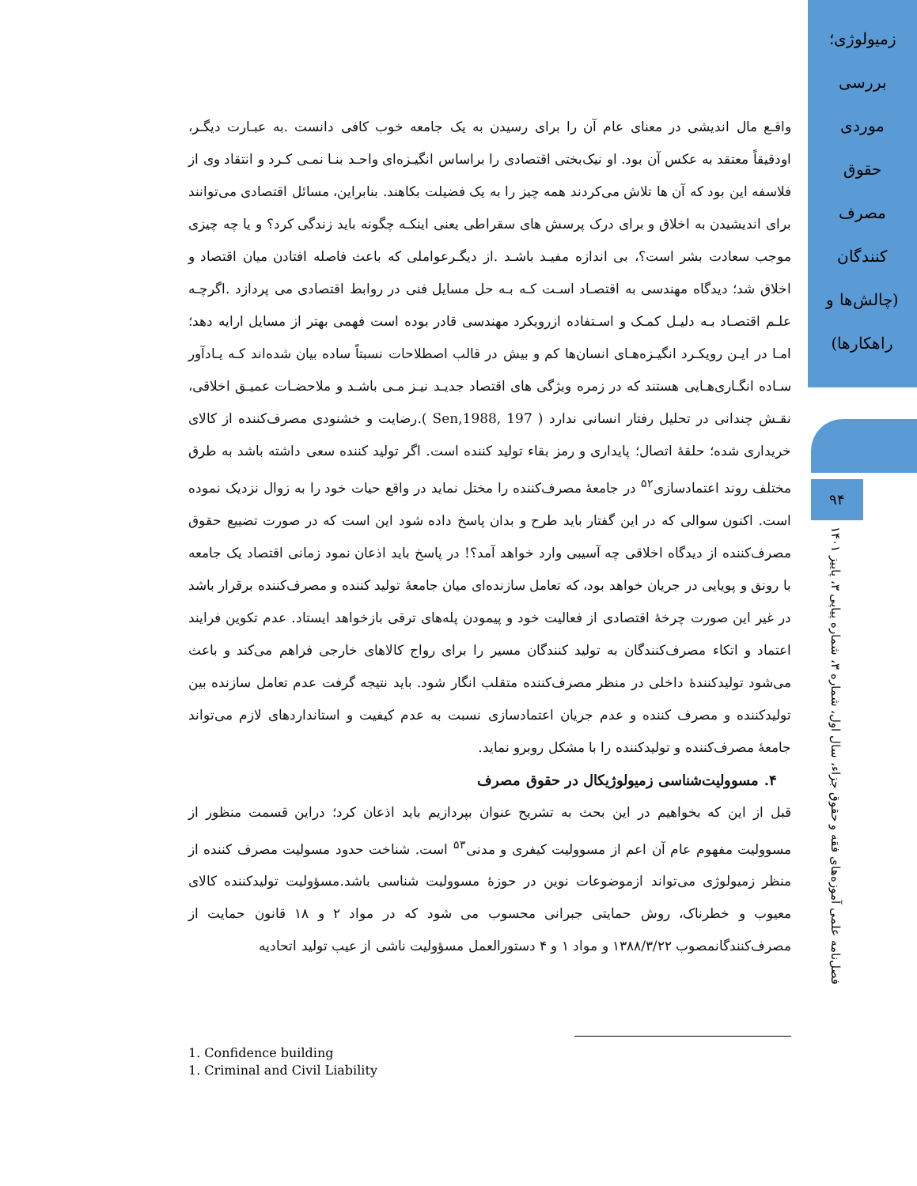زمیولوژی؛
بررسی
موردی
حقوق
مصرف
کنندگان
(چالش‌ها و
راهکارها)
۹۴
فصل‌نامه علمی آموزه‌های فقه و حقوق جزاء، سال اول، شماره ۳، شماره پیاپی ۳، پاییز ۱۴۰۱
واقـع مال اندیشی در معنای عام آن را برای رسیدن به یک جامعه خوب کافی دانست .به عبـارت دیگـر، اودقیقاً معتقد به عکس آن بود. او نیک‌بختی اقتصادی را براساس انگیـزه‌ای واحـد بنـا نمـی کـرد و انتقاد وی از فلاسفه این بود که آن ها تلاش می‌کردند همه چیز را به یک فضیلت بکاهند. بنابراین، مسائل اقتصادی می‌توانند برای اندیشیدن به اخلاق و برای درک پرسش های سقراطی یعنی اینکـه چگونه باید زندگی کرد؟ و یا چه چیزی موجب سعادت بشر است؟، بی اندازه مفیـد باشـد .از دیگـرعواملی که باعث فاصله افتادن میان اقتصاد و اخلاق شد؛ دیدگاه مهندسی به اقتصـاد اسـت کـه بـه حل مسایل فنی در روابط اقتصادی می پردازد .اگرچـه علـم اقتصـاد بـه دلیـل کمـک و اسـتفاده ازرویکرد مهندسی قادر بوده است فهمی بهتر از مسایل ارایه دهد؛ امـا در ایـن رویکـرد انگیـزه‌هـای انسان‌ها کم و بیش در قالب اصطلاحات نسبتاً ساده بیان شده‌اند کـه یـادآور سـاده انگـاری‌هـایی هستند که در زمره ویژگی های اقتصاد جدیـد نیـز مـی باشـد و ملاحضـات عمیـق اخلاقی، نقـش چندانی در تحلیل رفتار انسانی ندارد ( Sen,1988, 197 ).رضایت و خشنودی مصرف‌کننده از کالای خریداری شده؛ حلقهٔ اتصال؛ پایداری و رمز بقاء تولید کننده است. اگر تولید کننده سعی داشته باشد به طرق مختلف روند اعتمادسازی<sup>۵۲</sup> در جامعهٔ مصرف‌کننده را مختل نماید در واقع حیات خود را به زوال نزدیک نموده است. اکنون سوالی که در این گفتار باید طرح و بدان پاسخ داده شود این است که در صورت تضییع حقوق مصرف‌کننده از دیدگاه اخلاقی چه آسیبی وارد خواهد آمد؟! در پاسخ باید اذعان نمود زمانی اقتصاد یک جامعه با رونق و پویایی در جریان خواهد بود، که تعامل سازنده‌ای میان جامعهٔ تولید کننده و مصرف‌کننده برقرار باشد در غیر این صورت چرخهٔ اقتصادی از فعالیت خود و پیمودن پله‌های ترقی بازخواهد ایستاد. عدم تکوین فرایند اعتماد و اتکاء مصرف‌کنندگان به تولید کنندگان مسیر را برای رواج کالاهای خارجی فراهم می‌کند و باعث می‌شود تولیدکنندهٔ داخلی در منظر مصرف‌کننده متقلب انگار شود. باید نتیجه گرفت عدم تعامل سازنده بین تولیدکننده و مصرف کننده و عدم جریان اعتمادسازی نسبت به عدم کیفیت و استانداردهای لازم می‌تواند جامعهٔ مصرف‌کننده و تولیدکننده را با مشکل روبرو نماید.
۴. مسوولیت‌شناسی زمیولوژیکال در حقوق مصرف
قبل از این که بخواهیم در این بحث به تشریح عنوان بپردازیم باید اذعان کرد؛ دراین قسمت منظور از مسوولیت مفهوم عام آن اعم از مسوولیت کیفری و مدنی<sup>۵۳</sup> است. شناخت حدود مسولیت مصرف کننده از منظر زمیولوژی می‌تواند ازموضوعات نوین در حوزهٔ مسوولیت شناسی باشد.مسؤولیت تولیدکننده کالای معیوب و خطرناک، روش حمایتی جبرانی محسوب می شود که در مواد ۲ و ۱۸ قانون حمایت از مصرف‌کنندگانمصوب ۱۳۸۸/۳/۲۲ و مواد ۱ و ۴ دستورالعمل مسؤولیت ناشی از عیب تولید اتحادیه
1. Confidence building
1. Criminal and Civil Liability